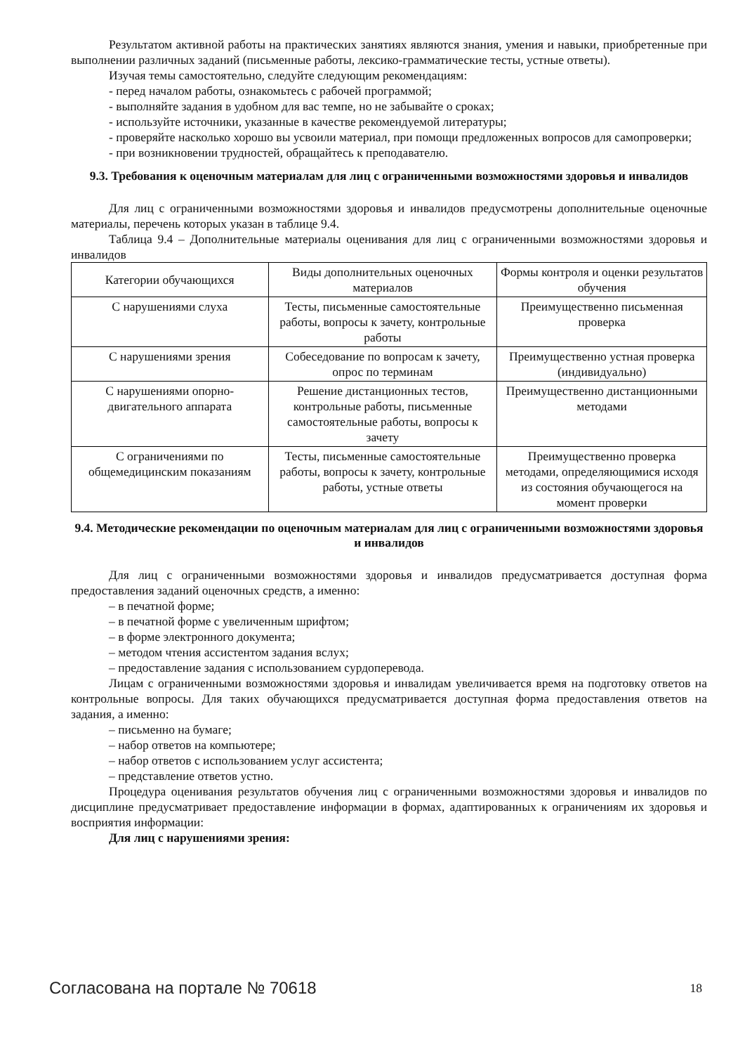Результатом активной работы на практических занятиях являются знания, умения и навыки, приобретенные при выполнении различных заданий (письменные работы, лексико-грамматические тесты, устные ответы).
Изучая темы самостоятельно, следуйте следующим рекомендациям:
- перед началом работы, ознакомьтесь с рабочей программой;
- выполняйте задания в удобном для вас темпе, но не забывайте о сроках;
- используйте источники, указанные в качестве рекомендуемой литературы;
- проверяйте насколько хорошо вы усвоили материал, при помощи предложенных вопросов для самопроверки;
- при возникновении трудностей, обращайтесь к преподавателю.
9.3. Требования к оценочным материалам для лиц с ограниченными возможностями здоровья и инвалидов
Для лиц с ограниченными возможностями здоровья и инвалидов предусмотрены дополнительные оценочные материалы, перечень которых указан в таблице 9.4.
Таблица 9.4 – Дополнительные материалы оценивания для лиц с ограниченными возможностями здоровья и инвалидов
| Категории обучающихся | Виды дополнительных оценочных материалов | Формы контроля и оценки результатов обучения |
| С нарушениями слуха | Тесты, письменные самостоятельные работы, вопросы к зачету, контрольные работы | Преимущественно письменная проверка |
| С нарушениями зрения | Собеседование по вопросам к зачету, опрос по терминам | Преимущественно устная проверка (индивидуально) |
| С нарушениями опорно-двигательного аппарата | Решение дистанционных тестов, контрольные работы, письменные самостоятельные работы, вопросы к зачету | Преимущественно дистанционными методами |
| С ограничениями по общемедицинским показаниям | Тесты, письменные самостоятельные работы, вопросы к зачету, контрольные работы, устные ответы | Преимущественно проверка методами, определяющимися исходя из состояния обучающегося на момент проверки |
9.4. Методические рекомендации по оценочным материалам для лиц с ограниченными возможностями здоровья и инвалидов
Для лиц с ограниченными возможностями здоровья и инвалидов предусматривается доступная форма предоставления заданий оценочных средств, а именно:
– в печатной форме;
– в печатной форме с увеличенным шрифтом;
– в форме электронного документа;
– методом чтения ассистентом задания вслух;
– предоставление задания с использованием сурдоперевода.
Лицам с ограниченными возможностями здоровья и инвалидам увеличивается время на подготовку ответов на контрольные вопросы. Для таких обучающихся предусматривается доступная форма предоставления ответов на задания, а именно:
– письменно на бумаге;
– набор ответов на компьютере;
– набор ответов с использованием услуг ассистента;
– представление ответов устно.
Процедура оценивания результатов обучения лиц с ограниченными возможностями здоровья и инвалидов по дисциплине предусматривает предоставление информации в формах, адаптированных к ограничениям их здоровья и восприятия информации:
Для лиц с нарушениями зрения:
Согласована на портале № 70618 18